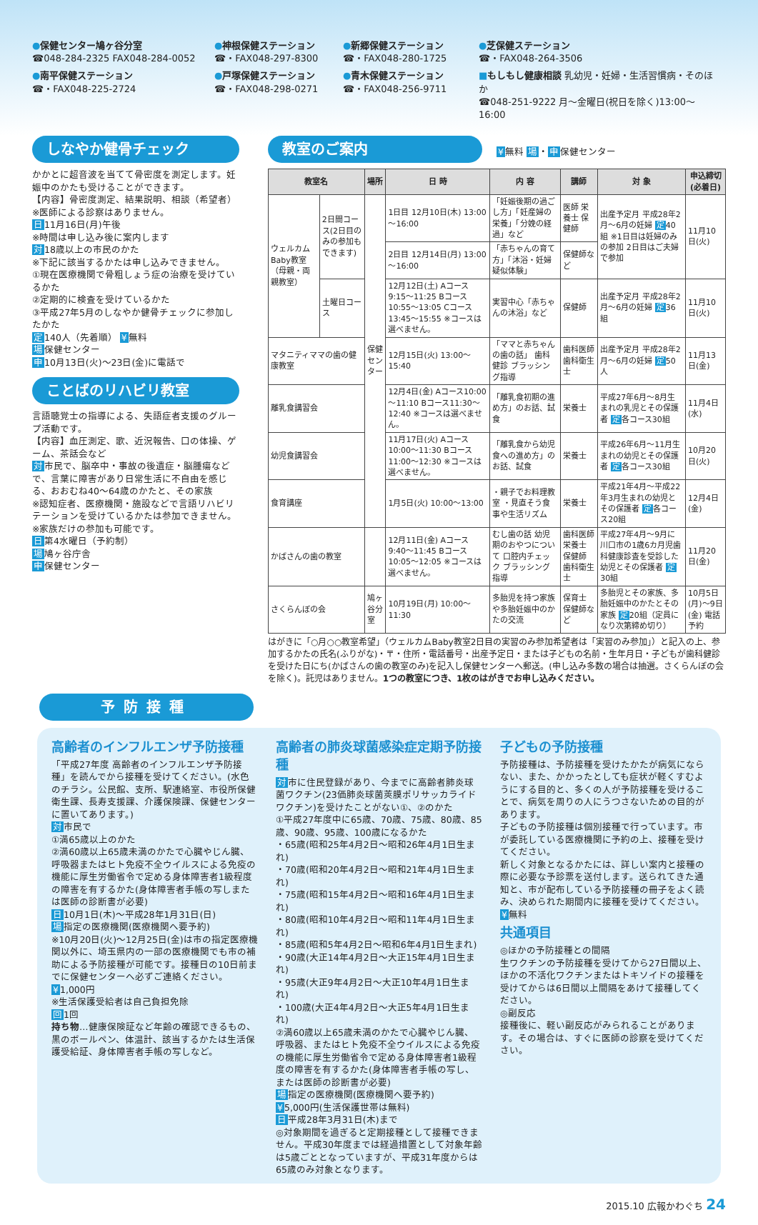●保健センター鳩ヶ谷分室
☎048-284-2325 FAX048-284-0052
●神根保健ステーション
☎・FAX048-297-8300
●新郷保健ステーション
☎・FAX048-280-1725
●芝保健ステーション
☎・FAX048-264-3506
●南平保健ステーション
☎・FAX048-225-2724
●戸塚保健ステーション
☎・FAX048-298-0271
●青木保健ステーション
☎・FAX048-256-9711
■もしもし健康相談 乳幼児・妊婦・生活習慣病・そのほか
☎048-251-9222 月～金曜日(祝日を除く)13:00～16:00
しなやか健骨チェック
かかとに超音波を当てて骨密度を測定します。妊娠中のかたも受けることができます。
【内容】骨密度測定、結果説明、相談（希望者）
※医師による診察はありません。
日11月16日(月)午後
※時間は申し込み後に案内します
対18歳以上の市民のかた
※下記に該当するかたは申し込みできません。
①現在医療機関で骨粗しょう症の治療を受けているかた
②定期的に検査を受けているかた
③平成27年5月のしなやか健骨チェックに参加したかた
定140人（先着順） ¥無料
場保健センター
申10月13日(火)～23日(金)に電話で
ことばのリハビリ教室
言語聴覚士の指導による、失語症者支援のグループ活動です。
【内容】血圧測定、歌、近況報告、口の体操、ゲーム、茶話会など
対市民で、脳卒中・事故の後遺症・脳腫瘍などで、言葉に障害があり日常生活に不自由を感じる、おおむね40～64歳のかたと、その家族
※認知症者、医療機関・施設などで言語リハビリテーションを受けているかたは参加できません。※家族だけの参加も可能です。
日第4水曜日（予約制）
場鳩ヶ谷庁舎
申保健センター
教室のご案内
¥無料 場・申保健センター
| 教室名 | | 場所 | 日 時 | 内 容 | 講師 | 対 象 | 申込締切(必着日) |
| --- | --- | --- | --- | --- | --- | --- | --- |
| ウェルカムBaby教室（母親・両親教室） | 2日間コース(2日目のみの参加もできます) | 保健センター | 1日目 12月10日(木) 13:00～16:00 | 「妊娠後期の過ごし方」「妊産婦の栄養」「分娩の経過」など | 医師 栄養士 保健師 | 出産予定月 平成28年2月～6月の妊婦 定 40組 ※1日目は妊婦のみの参加 2日目はご夫婦で参加 | 11月10日(火) |
| | | | 2日目 12月14日(月) 13:00～16:00 | 「赤ちゃんの育て方」「沐浴・妊婦疑似体験」 | 保健師など | | |
| | 土曜日コース | | 12月12日(土) Aコース 9:15～11:25 Bコース10:55～13:05 Cコース13:45～15:55 ※コースは選べません。 | 実習中心「赤ちゃんの沐浴」など | 保健師 | 出産予定月 平成28年2月～6月の妊婦 定 36組 | 11月10日(火) |
| マタニティママの歯の健康教室 | | | 12月15日(火) 13:00～15:40 | 「ママと赤ちゃんの歯の話」 歯科健診 ブラッシング指導 | 歯科医師 歯科衛生士 | 出産予定月 平成28年2月～6月の妊婦 定 50人 | 11月13日(金) |
| 離乳食講習会 | | | 12月4日(金) Aコース10:00～11:10 Bコース11:30～12:40 ※コースは選べません。 | 「離乳食初期の進め方」のお話、試食 | 栄養士 | 平成27年6月～8月生まれの乳児とその保護者 定 各コース30組 | 11月4日(水) |
| 幼児食講習会 | | | 11月17日(火) Aコース10:00～11:30 Bコース11:00～12:30 ※コースは選べません。 | 「離乳食から幼児食への進め方」のお話、試食 | 栄養士 | 平成26年6月～11月生まれの幼児とその保護者 定 各コース30組 | 10月20日(火) |
| 食育講座 | | | 1月5日(火) 10:00～13:00 | ・親子でお料理教室 ・見直そう食事や生活リズム | 栄養士 | 平成21年4月～平成22年3月生まれの幼児とその保護者 定 各コース20組 | 12月4日(金) |
| かばさんの歯の教室 | | | 12月11日(金) Aコース 9:40～11:45 Bコース10:05～12:05 ※コースは選べません。 | むし歯の話 幼児期のおやつについて 口腔内チェック ブラッシング指導 | 歯科医師 栄養士 保健師 歯科衛生士 | 平成27年4月～9月に川口市の1歳6カ月児歯科健康診査を受診した幼児とその保護者 定 30組 | 11月20日(金) |
| さくらんぼの会 | | 鳩ヶ谷分室 | 10月19日(月) 10:00～11:30 | 多胎児を持つ家族や多胎妊娠中のかたの交流 | 保育士 保健師など | 多胎児とその家族、多胎妊娠中のかたとその家族 定 20組（定員になり次第締め切り） | 10月5日(月)～9日(金) 電話予約 |
はがきに「○月○○教室希望」（ウェルカムBaby教室2日目の実習のみ参加希望者は「実習のみ参加」）と記入の上、参加するかたの氏名(ふりがな)・〒・住所・電話番号・出産予定日・または子どもの名前・生年月日・子どもが歯科健診を受けた日にち(かばさんの歯の教室のみ)を記入し保健センターへ郵送。(申し込み多数の場合は抽選。さくらんぼの会を除く)。託児はありません。1つの教室につき、1枚のはがきでお申し込みください。
予防接種
高齢者のインフルエンザ予防接種
「平成27年度 高齢者のインフルエンザ予防接種」を読んでから接種を受けてください。(水色のチラシ。公民館、支所、駅連絡室、市役所保健衛生課、長寿支援課、介護保険課、保健センターに置いてあります。)
対市民で
①満65歳以上のかた
②満60歳以上65歳未満のかたで心臓やじん臓、呼吸器またはヒト免疫不全ウイルスによる免疫の機能に厚生労働省令で定める身体障害者1級程度の障害を有するかた(身体障害者手帳の写しまたは医師の診断書が必要)
日10月1日(木)～平成28年1月31日(日)
場指定の医療機関(医療機関へ要予約)
※10月20日(火)～12月25日(金)は市の指定医療機関以外に、埼玉県内の一部の医療機関でも市の補助による予防接種が可能です。接種日の10日前までに保健センターへ必ずご連絡ください。
¥1,000円
※生活保護受給者は自己負担免除
回1回
持ち物…健康保険証など年齢の確認できるもの、黒のボールペン、体温計、該当するかたは生活保護受給証、身体障害者手帳の写しなど。
高齢者の肺炎球菌感染症定期予防接種
対市に住民登録があり、今までに高齢者肺炎球菌ワクチン(23価肺炎球菌莢膜ポリサッカライドワクチン)を受けたことがない①、②のかた
①平成27年度中に65歳、70歳、75歳、80歳、85歳、90歳、95歳、100歳になるかた
・65歳(昭和25年4月2日～昭和26年4月1日生まれ)
・70歳(昭和20年4月2日～昭和21年4月1日生まれ)
・75歳(昭和15年4月2日～昭和16年4月1日生まれ)
・80歳(昭和10年4月2日～昭和11年4月1日生まれ)
・85歳(昭和5年4月2日～昭和6年4月1日生まれ)
・90歳(大正14年4月2日～大正15年4月1日生まれ)
・95歳(大正9年4月2日～大正10年4月1日生まれ)
・100歳(大正4年4月2日～大正5年4月1日生まれ)
②満60歳以上65歳未満のかたで心臓やじん臓、呼吸器、またはヒト免疫不全ウイルスによる免疫の機能に厚生労働省令で定める身体障害者1級程度の障害を有するかた(身体障害者手帳の写し、または医師の診断書が必要)
場指定の医療機関(医療機関へ要予約)
¥5,000円(生活保護世帯は無料)
日平成28年3月31日(木)まで
◎対象期間を過ぎると定期接種として接種できません。平成30年度までは経過措置として対象年齢は5歳ごととなっていますが、平成31年度からは65歳のみ対象となります。
子どもの予防接種
予防接種は、予防接種を受けたかたが病気にならない、また、かかったとしても症状が軽くすむようにする目的と、多くの人が予防接種を受けることで、病気を周りの人にうつさないための目的があります。
子どもの予防接種は個別接種で行っています。市が委託している医療機関に予約の上、接種を受けてください。
新しく対象となるかたには、詳しい案内と接種の際に必要な予診票を送付します。送られてきた通知と、市が配布している予防接種の冊子をよく読み、決められた期間内に接種を受けてください。
¥無料
共通項目
◎ほかの予防接種との間隔
生ワクチンの予防接種を受けてから27日間以上、ほかの不活化ワクチンまたはトキソイドの接種を受けてからは6日間以上間隔をあけて接種してください。
◎副反応
接種後に、軽い副反応がみられることがあります。その場合は、すぐに医師の診察を受けてください。
2015.10 広報かわぐち 24